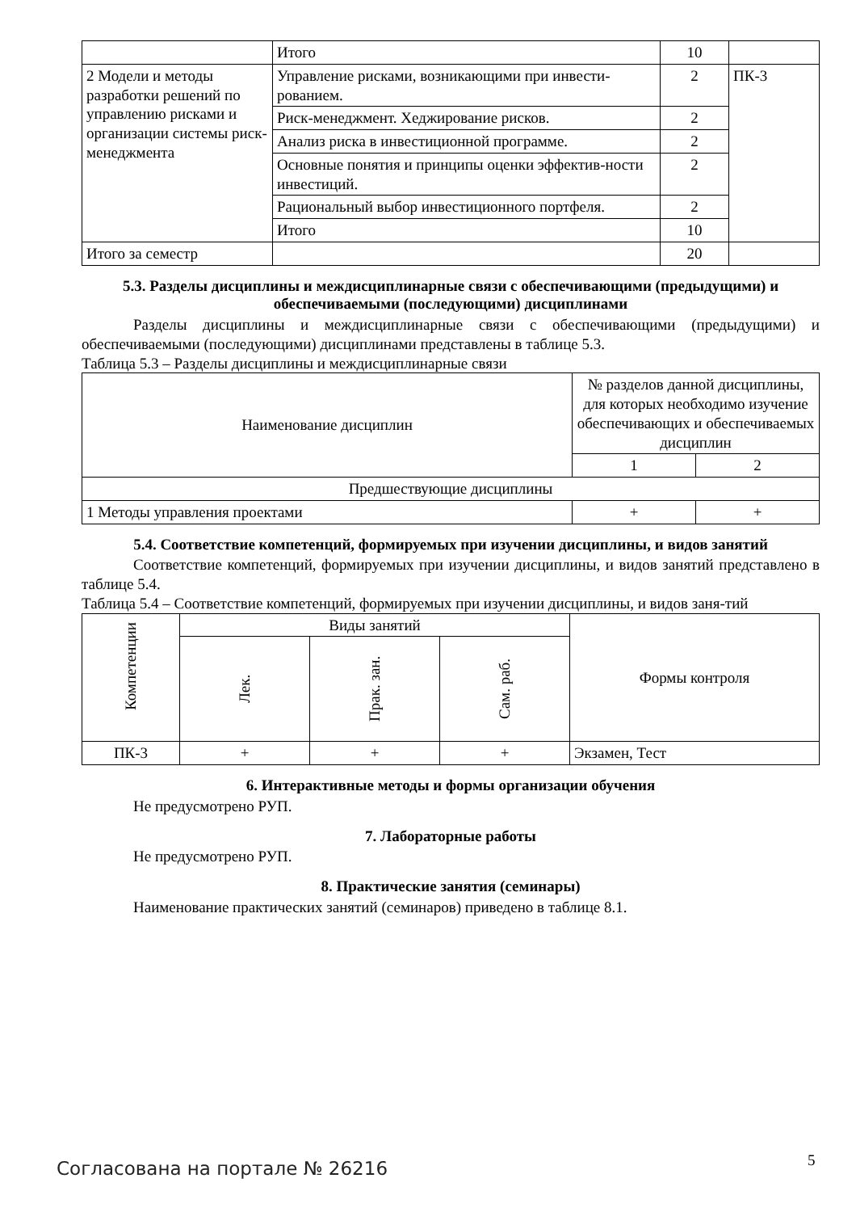| | Итого | 10 | |
| 2 Модели и методы разработки решений по управлению рисками и организации системы риск-менеджмента | Управление рисками, возникающими при инвести-рованием. | 2 | ПК-3 |
| | Риск-менеджмент. Хеджирование рисков. | 2 | |
| | Анализ риска в инвестиционной программе. | 2 | |
| | Основные понятия и принципы оценки эффектив-ности инвестиций. | 2 | |
| | Рациональный выбор инвестиционного портфеля. | 2 | |
| | Итого | 10 | |
| Итого за семестр | | 20 | |
5.3. Разделы дисциплины и междисциплинарные связи с обеспечивающими (предыдущими) и обеспечиваемыми (последующими) дисциплинами
Разделы дисциплины и междисциплинарные связи с обеспечивающими (предыдущими) и обеспечиваемыми (последующими) дисциплинами представлены в таблице 5.3.
Таблица 5.3 – Разделы дисциплины и междисциплинарные связи
| Наименование дисциплин | № разделов данной дисциплины, для которых необходимо изучение обеспечивающих и обеспечиваемых дисциплин | |
| --- | --- | --- |
| | 1 | 2 |
| Предшествующие дисциплины | | |
| 1 Методы управления проектами | + | + |
5.4. Соответствие компетенций, формируемых при изучении дисциплины, и видов занятий
Соответствие компетенций, формируемых при изучении дисциплины, и видов занятий представлено в таблице 5.4.
Таблица 5.4 – Соответствие компетенций, формируемых при изучении дисциплины, и видов заня-тий
| Компетенции | Виды занятий | | | Формы контроля |
| --- | --- | --- | --- | --- |
| | Лек. | Прак. зан. | Сам. раб. | |
| ПК-3 | + | + | + | Экзамен, Тест |
6. Интерактивные методы и формы организации обучения
Не предусмотрено РУП.
7. Лабораторные работы
Не предусмотрено РУП.
8. Практические занятия (семинары)
Наименование практических занятий (семинаров) приведено в таблице 8.1.
Согласована на портале № 26216 5